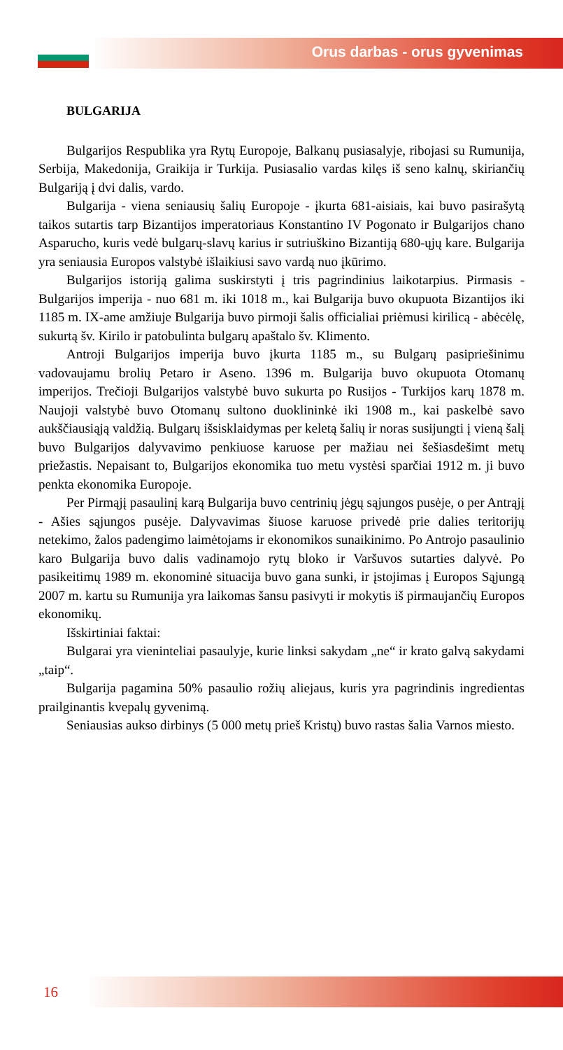Orus darbas - orus gyvenimas
BULGARIJA
Bulgarijos Respublika yra Rytų Europoje, Balkanų pusiasalyje, ribojasi su Rumunija, Serbija, Makedonija, Graikija ir Turkija. Pusiasalio vardas kilęs iš seno kalnų, skiriančių Bulgariją į dvi dalis, vardo.
Bulgarija - viena seniausių šalių Europoje - įkurta 681-aisiais, kai buvo pasirašytą taikos sutartis tarp Bizantijos imperatoriaus Konstantino IV Pogonato ir Bulgarijos chano Asparucho, kuris vedė bulgarų-slavų karius ir sutriuškino Bizantiją 680-ųjų kare. Bulgarija yra seniausia Europos valstybė išlaikiusi savo vardą nuo įkūrimo.
Bulgarijos istoriją galima suskirstyti į tris pagrindinius laikotarpius. Pirmasis - Bulgarijos imperija - nuo 681 m. iki 1018 m., kai Bulgarija buvo okupuota Bizantijos iki 1185 m. IX-ame amžiuje Bulgarija buvo pirmoji šalis officialiai priėmusi kirilicą - abėcėlę, sukurtą šv. Kirilo ir patobulinta bulgarų apaštalo šv. Klimento.
Antroji Bulgarijos imperija buvo įkurta 1185 m., su Bulgarų pasipriešinimu vadovaujamu brolių Petaro ir Aseno. 1396 m. Bulgarija buvo okupuota Otomanų imperijos. Trečioji Bulgarijos valstybė buvo sukurta po Rusijos - Turkijos karų 1878 m. Naujoji valstybė buvo Otomanų sultono duoklininkė iki 1908 m., kai paskelbė savo aukščiausiąją valdžią. Bulgarų išsisklaidymas per keletą šalių ir noras susijungti į vieną šalį buvo Bulgarijos dalyvavimo penkiuose karuose per mažiau nei šešiasdešimt metų priežastis. Nepaisant to, Bulgarijos ekonomika tuo metu vystėsi sparčiai 1912 m. ji buvo penkta ekonomika Europoje.
Per Pirmąjį pasaulinį karą Bulgarija buvo centrinių jėgų sąjungos pusėje, o per Antrąjį - Ašies sąjungos pusėje. Dalyvavimas šiuose karuose privedė prie dalies teritorijų netekimo, žalos padengimo laimėtojams ir ekonomikos sunaikinimo. Po Antrojo pasaulinio karo Bulgarija buvo dalis vadinamojo rytų bloko ir Varšuvos sutarties dalyvė. Po pasikeitimų 1989 m. ekonominė situacija buvo gana sunki, ir įstojimas į Europos Sąjungą 2007 m. kartu su Rumunija yra laikomas šansu pasivyti ir mokytis iš pirmaujančių Europos ekonomikų.
Išskirtiniai faktai:
Bulgarai yra vieninteliai pasaulyje, kurie linksi sakydam „ne“ ir krato galvą sakydami „taip“.
Bulgarija pagamina 50% pasaulio rožių aliejaus, kuris yra pagrindinis ingredientas prailginantis kvepalų gyvenimą.
Seniausias aukso dirbinys (5 000 metų prieš Kristų) buvo rastas šalia Varnos miesto.
16